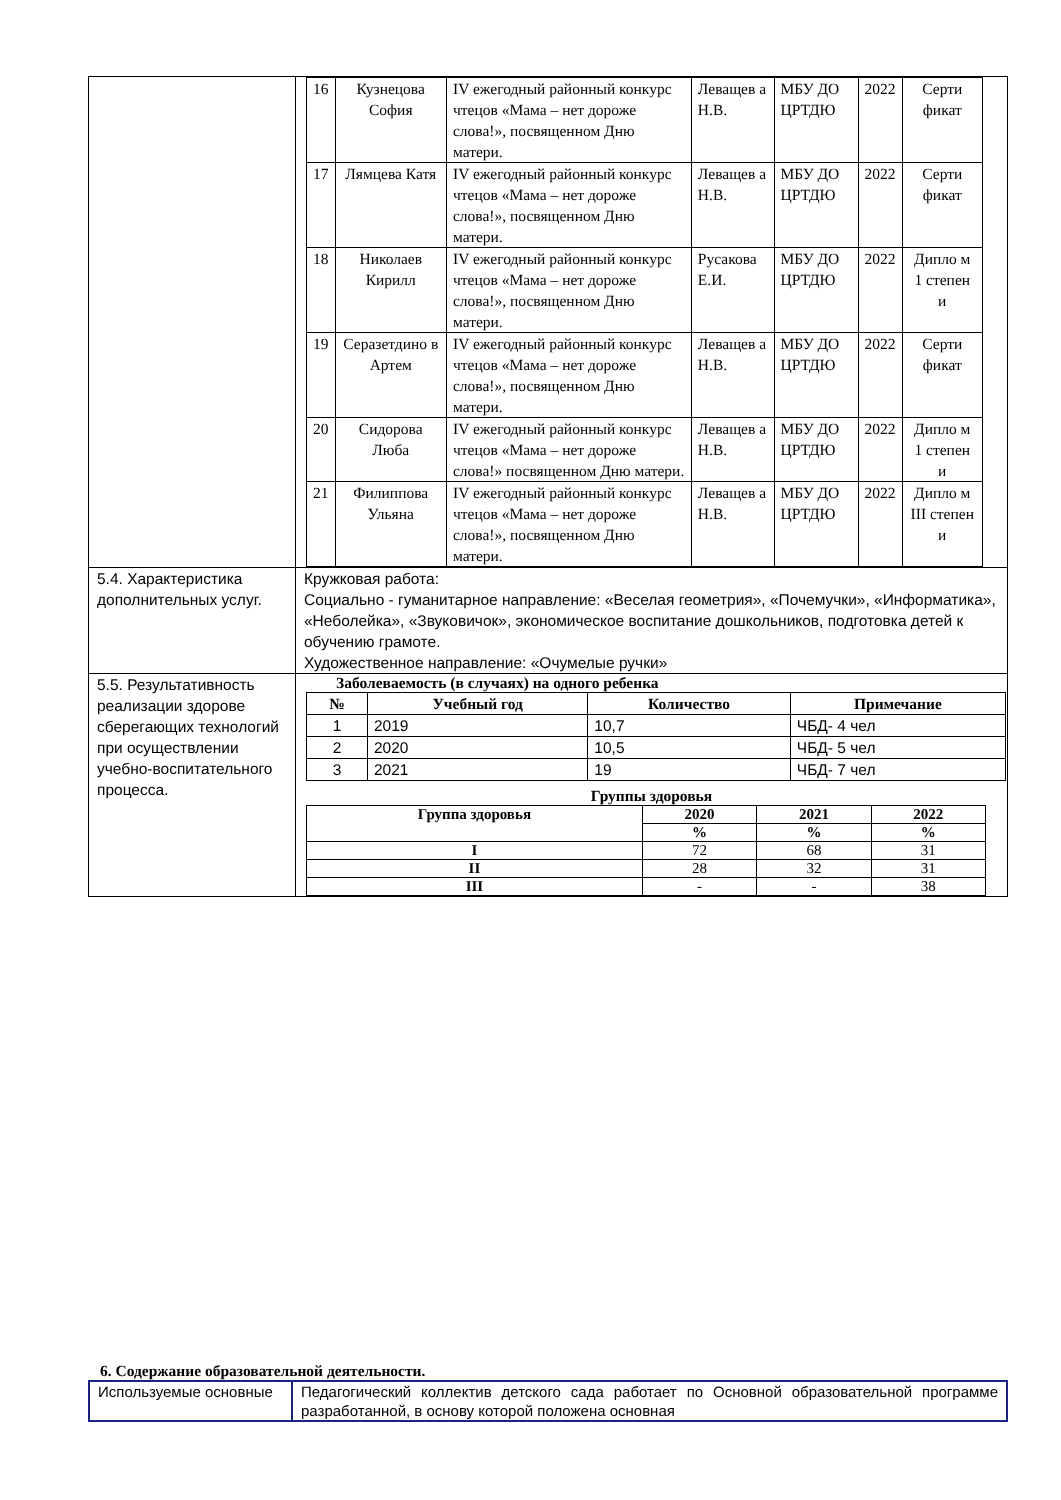| | / 16 / Кузнецова София / IV ежегодный районный конкурс чтецов «Мама – нет дороже слова!», посвященном Дню матери. / Леващев а Н.В. / МБУ ДО ЦРТДЮ / 2022 / Серти фикат / / 17 / Лямцева Катя / IV ежегодный районный конкурс чтецов «Мама – нет дороже слова!», посвященном Дню матери. / Леващев а Н.В. / МБУ ДО ЦРТДЮ / 2022 / Серти фикат / / 18 / Николаев Кирилл / IV ежегодный районный конкурс чтецов «Мама – нет дороже слова!», посвященном Дню матери. / Русакова Е.И. / МБУ ДО ЦРТДЮ / 2022 / Дипло м 1 степен и / / 19 / Серазетдино в Артем / IV ежегодный районный конкурс чтецов «Мама – нет дороже слова!», посвященном Дню матери. / Леващев а Н.В. / МБУ ДО ЦРТДЮ / 2022 / Серти фикат / / 20 / Сидорова Люба / IV ежегодный районный конкурс чтецов «Мама – нет дороже слова!» посвященном Дню матери. / Леващев а Н.В. / МБУ ДО ЦРТДЮ / 2022 / Дипло м 1 степен и / / 21 / Филиппова Ульяна / IV ежегодный районный конкурс чтецов «Мама – нет дороже слова!», посвященном Дню матери. / Леващев а Н.В. / МБУ ДО ЦРТДЮ / 2022 / Дипло м III степен и / |
| 5.4. Характеристика дополнительных услуг. | Кружковая работа: Социально - гуманитарное направление: «Веселая геометрия», «Почемучки», «Информатика», «Неболейка», «Звуковичок», экономическое воспитание дошкольников, подготовка детей к обучению грамоте. Художественное направление: «Очумелые ручки» |
| 5.5. Результативность реализации здорове сберегающих технологий при осуществлении учебно-воспитательного процесса. | Заболеваемость (в случаях) на одного ребенка / № / Учебный год / Количество / Примечание / / --- / --- / --- / --- / / 1 / 2019 / 10,7 / ЧБД- 4 чел / / 2 / 2020 / 10,5 / ЧБД- 5 чел / / 3 / 2021 / 19 / ЧБД- 7 чел / Группы здоровья / Группа здоровья / 2020 / 2021 / 2022 / / --- / --- / --- / --- / / / % / % / % / / I / 72 / 68 / 31 / / II / 28 / 32 / 31 / / III / - / - / 38 / |
6. Содержание образовательной деятельности.
| Используемые основные | Педагогический коллектив детского сада работает по Основной образовательной программе разработанной, в основу которой положена основная |